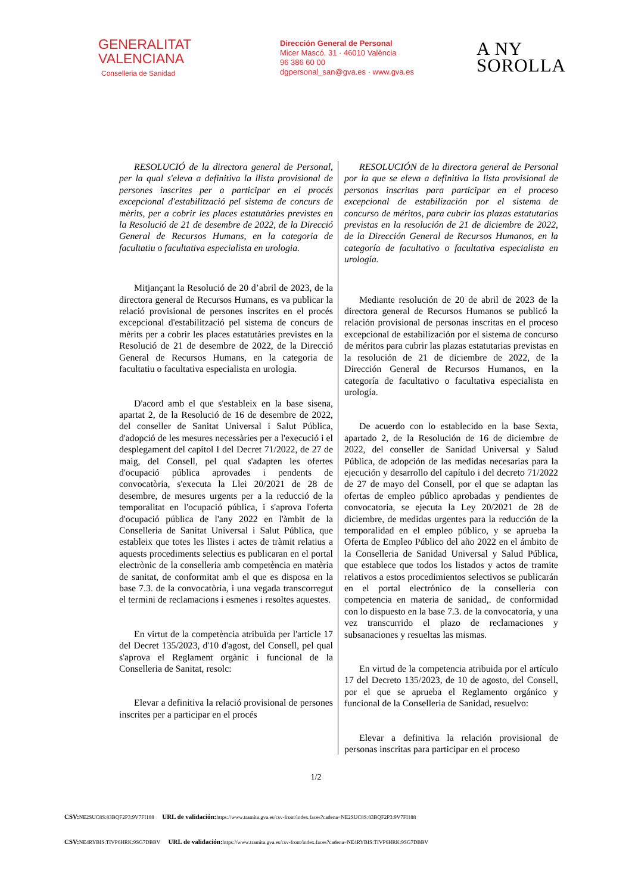GENERALITAT
VALENCIANA
Conselleria de Sanidad
Dirección General de Personal
Micer Mascó, 31 · 46010 València
96 386 60 00
dgpersonal_san@gva.es · www.gva.es
A NY
SOROLLA
RESOLUCIÓ de la directora general de Personal, per la qual s'eleva a definitiva la llista provisional de persones inscrites per a participar en el procés excepcional d'estabilització pel sistema de concurs de mèrits, per a cobrir les places estatutàries previstes en la Resolució de 21 de desembre de 2022, de la Direcció General de Recursos Humans, en la categoria de facultatiu o facultativa especialista en urologia.
Mitjançant la Resolució de 20 d’abril de 2023, de la directora general de Recursos Humans, es va publicar la relació provisional de persones inscrites en el procés excepcional d'estabilització pel sistema de concurs de mèrits per a cobrir les places estatutàries previstes en la Resolució de 21 de desembre de 2022, de la Direcció General de Recursos Humans, en la categoria de facultatiu o facultativa especialista en urologia.
D'acord amb el que s'estableix en la base sisena, apartat 2, de la Resolució de 16 de desembre de 2022, del conseller de Sanitat Universal i Salut Pública, d'adopció de les mesures necessàries per a l'execució i el desplegament del capítol I del Decret 71/2022, de 27 de maig, del Consell, pel qual s'adapten les ofertes d'ocupació pública aprovades i pendents de convocatòria, s'executa la Llei 20/2021 de 28 de desembre, de mesures urgents per a la reducció de la temporalitat en l'ocupació pública, i s'aprova l'oferta d'ocupació pública de l'any 2022 en l'àmbit de la Conselleria de Sanitat Universal i Salut Pública, que estableix que totes les llistes i actes de tràmit relatius a aquests procediments selectius es publicaran en el portal electrònic de la conselleria amb competència en matèria de sanitat, de conformitat amb el que es disposa en la base 7.3. de la convocatòria, i una vegada transcorregut el termini de reclamacions i esmenes i resoltes aquestes.
En virtut de la competència atribuïda per l'article 17 del Decret 135/2023, d'10 d'agost, del Consell, pel qual s'aprova el Reglament orgànic i funcional de la Conselleria de Sanitat, resolc:
Elevar a definitiva la relació provisional de persones inscrites per a participar en el procés
RESOLUCIÓN de la directora general de Personal por la que se eleva a definitiva la lista provisional de personas inscritas para participar en el proceso excepcional de estabilización por el sistema de concurso de méritos, para cubrir las plazas estatutarias previstas en la resolución de 21 de diciembre de 2022, de la Dirección General de Recursos Humanos, en la categoría de facultativo o facultativa especialista en urología.
Mediante resolución de 20 de abril de 2023 de la directora general de Recursos Humanos se publicó la relación provisional de personas inscritas en el proceso excepcional de estabilización por el sistema de concurso de méritos para cubrir las plazas estatutarias previstas en la resolución de 21 de diciembre de 2022, de la Dirección General de Recursos Humanos, en la categoría de facultativo o facultativa especialista en urología.
De acuerdo con lo establecido en la base Sexta, apartado 2, de la Resolución de 16 de diciembre de 2022, del conseller de Sanidad Universal y Salud Pública, de adopción de las medidas necesarias para la ejecución y desarrollo del capítulo i del decreto 71/2022 de 27 de mayo del Consell, por el que se adaptan las ofertas de empleo público aprobadas y pendientes de convocatoria, se ejecuta la Ley 20/2021 de 28 de diciembre, de medidas urgentes para la reducción de la temporalidad en el empleo público, y se aprueba la Oferta de Empleo Público del año 2022 en el ámbito de la Conselleria de Sanidad Universal y Salud Pública, que establece que todos los listados y actos de tramite relativos a estos procedimientos selectivos se publicarán en el portal electrónico de la conselleria con competencia en materia de sanidad,. de conformidad con lo dispuesto en la base 7.3. de la convocatoria, y una vez transcurrido el plazo de reclamaciones y subsanaciones y resueltas las mismas.
En virtud de la competencia atribuida por el artículo 17 del Decreto 135/2023, de 10 de agosto, del Consell, por el que se aprueba el Reglamento orgánico y funcional de la Conselleria de Sanidad, resuelvo:
Elevar a definitiva la relación provisional de personas inscritas para participar en el proceso
1/2
CSV: NE2SUC8S:83BQF2P3:9V7FI188 URL de validación: https://www.tramita.gva.es/csv-front/index.faces?cadena=NE2SUC8S:83BQF2P3:9V7FI188
CSV: NE4RYBIS:TIVP6HRK:9SG7DBBV URL de validación: https://www.tramita.gva.es/csv-front/index.faces?cadena=NE4RYBIS:TIVP6HRK:9SG7DBBV